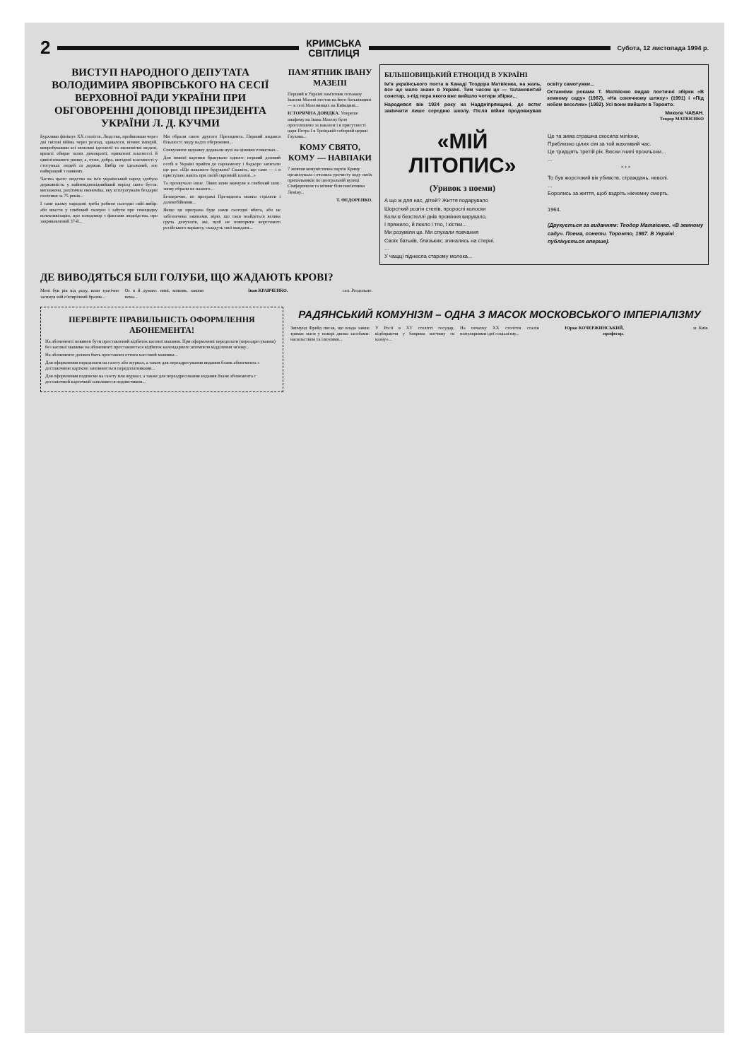2
КРИМСЬКА
СВІТЛИЦЯ
Субота, 12 листопада 1994 р.
ВИСТУП НАРОДНОГО ДЕПУТАТА ВОЛОДИМИРА ЯВОРІВСЬКОГО НА СЕСІЇ ВЕРХОВНОЇ РАДИ УКРАЇНИ ПРИ ОБГОВОРЕННІ ДОПОВІДІ ПРЕЗИДЕНТА УКРАЇНИ Л. Д. КУЧМИ
Бурхливо фінішує XX століття. Людство, пройшовши через дві світові війни, через розпад, здавалося, вічних імперій, випробувавши всі можливі ідеології та економічні моделі, врешті обирає шлях демократії, приватної власності й цивілізованого ринку, а, отже, добра, вигідної взаємності у стосунках людей та держав. Вибір не ідеальний, але найкращий з наявних.
Частка цього людства на ім'я український народ здобула державність у найневідповіднийший період свого буття: виснажена, рахітична економіка, яку ксплуатували бездарні політики за 75 років...
І саме цьому народові треба робити сьогодні свій вибір: або впасти у глибокий склероз і забути про геноцидну колективізацію, про голодомор з фактами людоїдства, про закривавлений 37-й...
Ми обрали свого другого Президента. Перший видався більшості люду надто обережним...
Спекулянти щоранку додавали нулі на цінових етикетках...
Для повної картини бракувало одного: перший діловий особі в Україні прийти до парламенту і бадьоро запитати ще раз: «Що накажете будувати? Скажіть, що саме — і я приступаю навіть при своїй скромній платні...»
Та прозвучало інше. Лівих вони вкинули в глибокий шок: знову обрали не нашого...
Безперечно, по програмі Президента можна стріляти і далекобійними...
Якщо ця програма буде нами сьогодні вбита, або не забезпечена законами, вірю, що таки знайдеться велика група депутатів, які, щоб не повторити жорстокого російського варіанту, складуть свої мандати...
ПАМ'ЯТНИК ІВАНУ МАЗЕПІ
Перший в Україні пам'ятник гетьману Іванові Мазепі постав на його батьківщині — в селі Мазепинцях на Київщині...
ІСТОРИЧНА ДОВІДКА. Упереше анафему на Івана Мазепу було проголошено за наказом і в присутності царя Петра I в Троїцькій соборній церкві Глухова...
КОМУ СВЯТО, КОМУ — НАВПАКИ
7 жовтня комуністична партія Криму організувала і очолила урочисту ходу своїх прихильників по центральній вулиці Сімферополя та мітинг біля пам'ятника Леніну...
Т. ФЕДОРЕНКО.
БІЛЬШОВИЦЬКИЙ ЕТНОЦИД В УКРАЇНІ
Ім'я українського поета в Канаді Теодора Матвієнка, на жаль, все ще мало знане в Україні. Тим часом це — талановитий сонетар, з-під пера якого вже вийшло чотири збірки...
Народився він 1924 року на Наддніпрянщині, де встиг закінчити лише середню школу. Після війни продовжував освіту самотужки...
Останніми роками Т. Матвієнко видав поетичні збірки «В земному саду» (1987), «На сонячному шляху» (1991) і «Під небом веселим» (1992). Усі вони вийшли в Торонто.
Микола ЧАБАН.
Теодор МАТВІЄНКО
«МІЙ ЛІТОПИС»
(Уривок з поеми)
А що ж для нас, дітей? Життя подарувало
Шорсткий розгін степів, пророслі колоски
Коли в безстеллі днів проміння вирувало,
І пряжило, й пекло і тло, і кістки...
Ми розуміли це. Ми слухали повчання
Своїх батьків, близьких; згинались на стерні.
...
У чащці піднесла старому молока...
Це та зима страшна скосила міліони,
Приблизно цілих сім за той жахливий час.
Це тридцять третій рік. Весни гнилі прокльони...
...
* * *
То був жорстокий вік убивств, страждань, неволі.
...
Боролись за життя, щоб вздріть нікчемну смерть.
1964.
(Друкується за виданням: Теодор Матвієнко. «В земному саду». Поема, сонети. Торонто, 1987. В Україні публікується вперше).
ДЕ ВИВОДЯТЬСЯ БІЛІ ГОЛУБИ, ЩО ЖАДАЮТЬ КРОВІ?
Мені був рік від роду, коли трагічно загинув мій п'ятирічний братик...
От я й думаю: нині, мовляв, закони нема...
Іван КРАВЧЕНКО.
сел. Роздольне.
ПЕРЕВІРТЕ ПРАВИЛЬНІСТЬ ОФОРМЛЕННЯ АБОНЕМЕНТА!
На абонементі повинен бути проставлений відбиток касової машини. При оформленні передплати (переадресування) без касової машини на абонементі проставляється відбиток календарного штемпеля відділення зв'язку...
На абонементе должен быть проставлен оттиск кассовой машины...
Для оформлення передплати на газету або журнал, а також для переадресування видання бланк абонемента з доставочною карткою заповнюється передплатниками...
Для оформления подписки на газету или журнал, а также для переадресования издания бланк абонемента с доставочной карточкой заполняется подписчиком...
РАДЯНСЬКИЙ КОМУНІЗМ – ОДНА З МАСОК МОСКОВСЬКОГО ІМПЕРІАЛІЗМУ
Зигмунд Фрейд писав, що влада завше тримає маси у покорі двома засобами: насильством та ілюзіями...
У Росії в XV столітті государ, відбираючи у боярина вотчину «в казну»...
На початку XX століття сталін популярними ідеї соціалізму...
Юрко КОЧЕРЖИНСЬКИЙ, професор.
м. Київ.